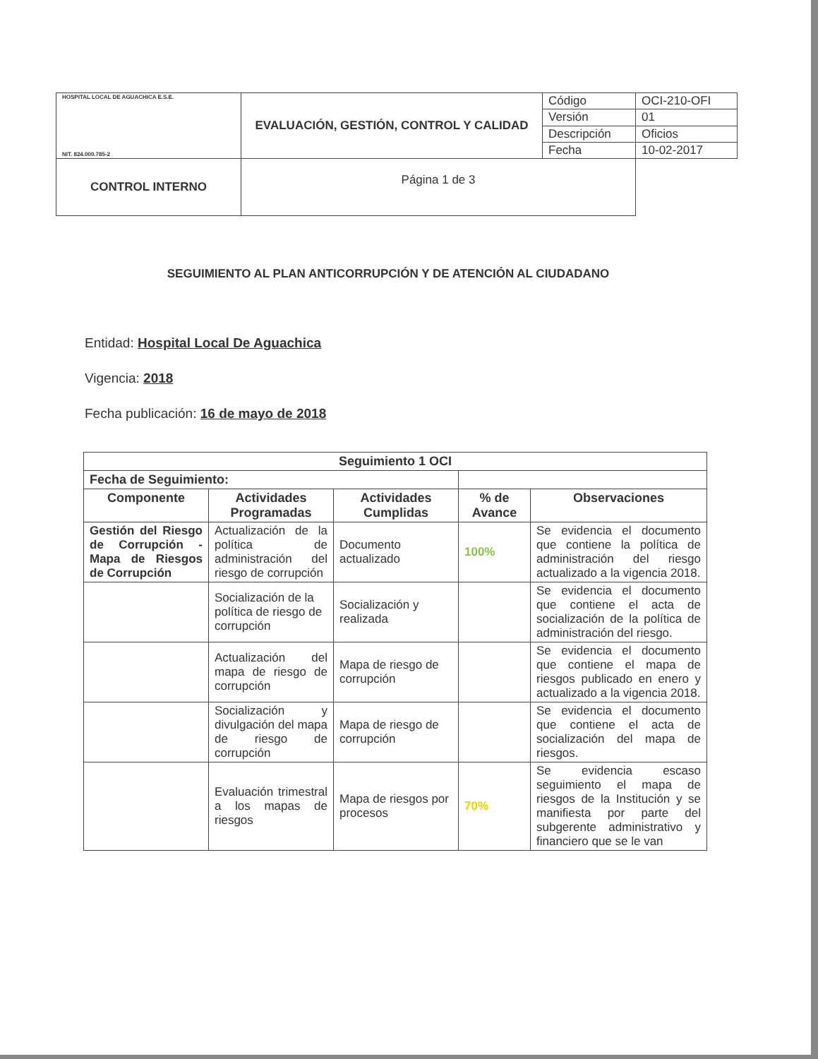| HOSPITAL LOCAL DE AGUACHICA E.S.E. NIT. 824.000.785-2 | EVALUACIÓN, GESTIÓN, CONTROL Y CALIDAD | Código | OCI-210-OFI |
| | | Versión | 01 |
| | | Descripción | Oficios |
| | | Fecha | 10-02-2017 |
| CONTROL INTERNO | Página 1 de 3 | | |
SEGUIMIENTO AL PLAN ANTICORRUPCIÓN Y DE ATENCIÓN AL CIUDADANO
Entidad: Hospital Local De Aguachica
Vigencia: 2018
Fecha publicación: 16 de mayo de 2018
| Seguimiento 1 OCI | | | | |
| --- | --- | --- | --- | --- |
| Fecha de Seguimiento: | | | | |
| Componente | Actividades Programadas | Actividades Cumplidas | % de Avance | Observaciones |
| Gestión del Riesgo de Corrupción - Mapa de Riesgos de Corrupción | Actualización de la política de administración del riesgo de corrupción | Documento actualizado | 100% | Se evidencia el documento que contiene la política de administración del riesgo actualizado a la vigencia 2018. |
| | Socialización de la política de riesgo de corrupción | Socialización y realizada | | Se evidencia el documento que contiene el acta de socialización de la política de administración del riesgo. |
| | Actualización del mapa de riesgo de corrupción | Mapa de riesgo de corrupción | | Se evidencia el documento que contiene el mapa de riesgos publicado en enero y actualizado a la vigencia 2018. |
| | Socialización y divulgación del mapa de riesgo de corrupción | Mapa de riesgo de corrupción | | Se evidencia el documento que contiene el acta de socialización del mapa de riesgos. |
| | Evaluación trimestral a los mapas de riesgos | Mapa de riesgos por procesos | 70% | Se evidencia escaso seguimiento el mapa de riesgos de la Institución y se manifiesta por parte del subgerente administrativo y financiero que se le van |